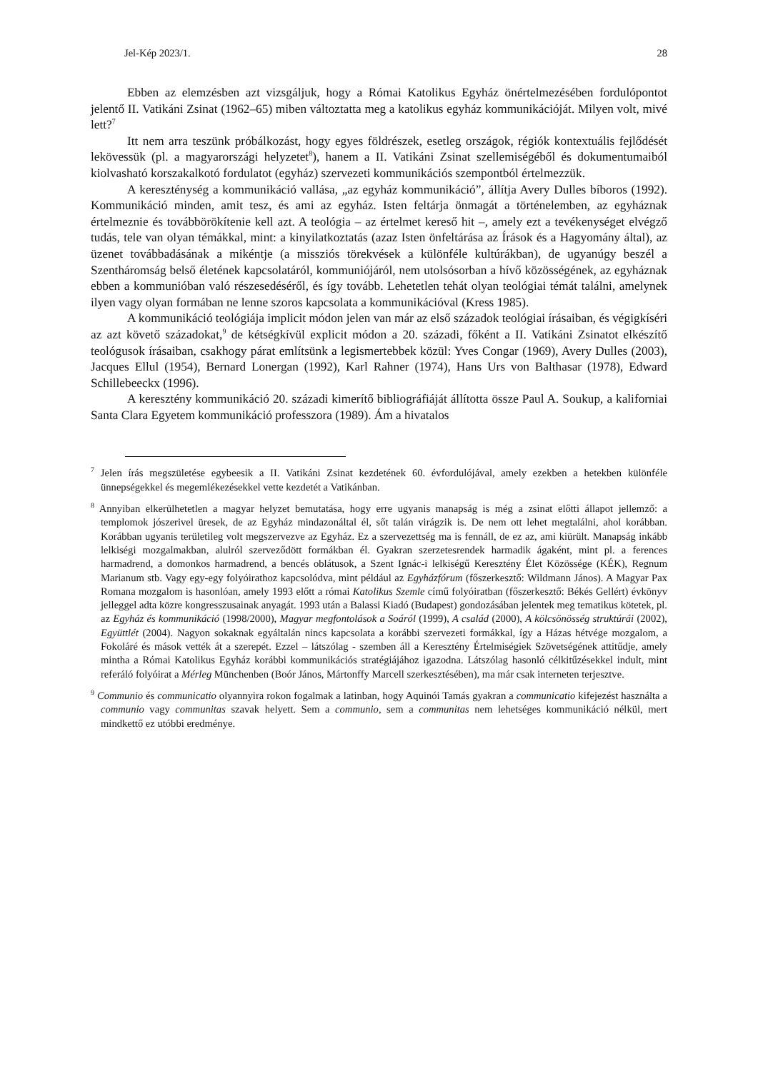Jel-Kép 2023/1. 28
Ebben az elemzésben azt vizsgáljuk, hogy a Római Katolikus Egyház önértelmezésében fordulópontot jelentő II. Vatikáni Zsinat (1962–65) miben változtatta meg a katolikus egyház kommunikációját. Milyen volt, mivé lett?<sup>7</sup>
Itt nem arra teszünk próbálkozást, hogy egyes földrészek, esetleg országok, régiók kontextuális fejlődését lekövessük (pl. a magyarországi helyzetet<sup>8</sup>), hanem a II. Vatikáni Zsinat szellemiségéből és dokumentumaiból kiolvasható korszakalkotó fordulatot (egyház) szervezeti kommunikációs szempontból értelmezzük.
A kereszténység a kommunikáció vallása, „az egyház kommunikáció”, állítja Avery Dulles bíboros (1992). Kommunikáció minden, amit tesz, és ami az egyház. Isten feltárja önmagát a történelemben, az egyháznak értelmeznie és továbbörökítenie kell azt. A teológia – az értelmet kereső hit –, amely ezt a tevékenységet elvégző tudás, tele van olyan témákkal, mint: a kinyilatkoztatás (azaz Isten önfeltárása az Írások és a Hagyomány által), az üzenet továbbadásának a mikéntje (a missziós törekvések a különféle kultúrákban), de ugyanúgy beszél a Szentháromság belső életének kapcsolatáról, kommuniójáról, nem utolsósorban a hívő közösségének, az egyháznak ebben a kommunióban való részesedéséről, és így tovább. Lehetetlen tehát olyan teológiai témát találni, amelynek ilyen vagy olyan formában ne lenne szoros kapcsolata a kommunikációval (Kress 1985).
A kommunikáció teológiája implicit módon jelen van már az első századok teológiai írásaiban, és végigkíséri az azt követő századokat,<sup>9</sup> de kétségkívül explicit módon a 20. századi, főként a II. Vatikáni Zsinatot elkészítő teológusok írásaiban, csakhogy párat említsünk a legismertebbek közül: Yves Congar (1969), Avery Dulles (2003), Jacques Ellul (1954), Bernard Lonergan (1992), Karl Rahner (1974), Hans Urs von Balthasar (1978), Edward Schillebeeckx (1996).
A keresztény kommunikáció 20. századi kimerítő bibliográfiáját állította össze Paul A. Soukup, a kaliforniai Santa Clara Egyetem kommunikáció professzora (1989). Ám a hivatalos
<sup>7</sup> Jelen írás megszületése egybeesik a II. Vatikáni Zsinat kezdetének 60. évfordulójával, amely ezekben a hetekben különféle ünnepségekkel és megemlékezésekkel vette kezdetét a Vatikánban.
<sup>8</sup> Annyiban elkerülhetetlen a magyar helyzet bemutatása, hogy erre ugyanis manapság is még a zsinat előtti állapot jellemző: a templomok jószerivel üresek, de az Egyház mindazonáltal él, sőt talán virágzik is. De nem ott lehet megtalálni, ahol korábban. Korábban ugyanis területileg volt megszervezve az Egyház. Ez a szervezettség ma is fennáll, de ez az, ami kiürült. Manapság inkább lelkiségi mozgalmakban, alulról szerveződött formákban él. Gyakran szerzetesrendek harmadik ágaként, mint pl. a ferences harmadrend, a domonkos harmadrend, a bencés oblátusok, a Szent Ignác-i lelkiségű Keresztény Élet Közössége (KÉK), Regnum Marianum stb. Vagy egy-egy folyóirathoz kapcsolódva, mint például az Egyházfórum (főszerkesztő: Wildmann János). A Magyar Pax Romana mozgalom is hasonlóan, amely 1993 előtt a római Katolikus Szemle című folyóiratban (főszerkesztő: Békés Gellért) évkönyv jelleggel adta közre kongresszusainak anyagát. 1993 után a Balassi Kiadó (Budapest) gondozásában jelentek meg tematikus kötetek, pl. az Egyház és kommunikáció (1998/2000), Magyar megfontolások a Soáról (1999), A család (2000), A kölcsönösség struktúrái (2002), Együttlét (2004). Nagyon sokaknak egyáltalán nincs kapcsolata a korábbi szervezeti formákkal, így a Házas hétvége mozgalom, a Fokoláré és mások vették át a szerepét. Ezzel – látszólag - szemben áll a Keresztény Értelmiségiek Szövetségének attitűdje, amely mintha a Római Katolikus Egyház korábbi kommunikációs stratégiájához igazodna. Látszólag hasonló célkitűzésekkel indult, mint referáló folyóirat a Mérleg Münchenben (Boór János, Mártonffy Marcell szerkesztésében), ma már csak interneten terjesztve.
<sup>9</sup> Communio és communicatio olyannyira rokon fogalmak a latinban, hogy Aquinói Tamás gyakran a communicatio kifejezést használta a communio vagy communitas szavak helyett. Sem a communio, sem a communitas nem lehetséges kommunikáció nélkül, mert mindkettő ez utóbbi eredménye.